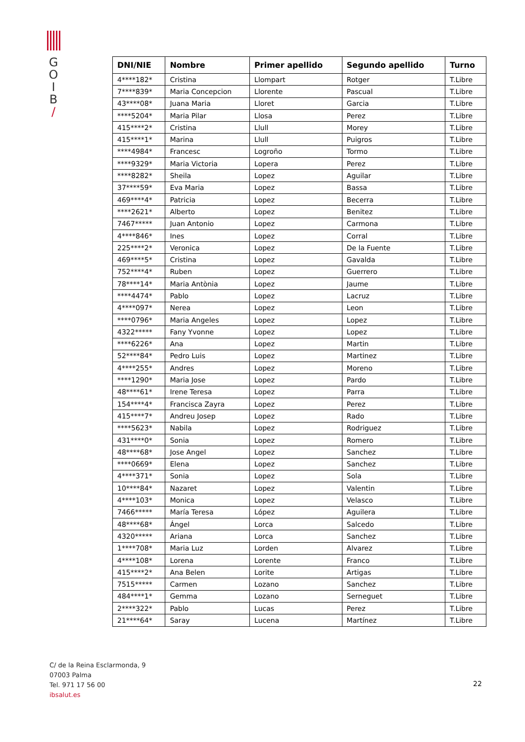G
O
I
B
/
| DNI/NIE | Nombre | Primer apellido | Segundo apellido | Turno |
| --- | --- | --- | --- | --- |
| 4****182* | Cristina | Llompart | Rotger | T.Libre |
| 7****839* | Maria Concepcion | Llorente | Pascual | T.Libre |
| 43****08* | Juana Maria | Lloret | Garcia | T.Libre |
| ****5204* | Maria Pilar | Llosa | Perez | T.Libre |
| 415****2* | Cristina | Llull | Morey | T.Libre |
| 415****1* | Marina | Llull | Puigros | T.Libre |
| ****4984* | Francesc | Logroño | Tormo | T.Libre |
| ****9329* | Maria Victoria | Lopera | Perez | T.Libre |
| ****8282* | Sheila | Lopez | Aguilar | T.Libre |
| 37****59* | Eva Maria | Lopez | Bassa | T.Libre |
| 469****4* | Patricia | Lopez | Becerra | T.Libre |
| ****2621* | Alberto | Lopez | Benitez | T.Libre |
| 7467***** | Juan Antonio | Lopez | Carmona | T.Libre |
| 4****846* | Ines | Lopez | Corral | T.Libre |
| 225****2* | Veronica | Lopez | De la Fuente | T.Libre |
| 469****5* | Cristina | Lopez | Gavalda | T.Libre |
| 752****4* | Ruben | Lopez | Guerrero | T.Libre |
| 78****14* | Maria Antònia | Lopez | Jaume | T.Libre |
| ****4474* | Pablo | Lopez | Lacruz | T.Libre |
| 4****097* | Nerea | Lopez | Leon | T.Libre |
| ****0796* | Maria Angeles | Lopez | Lopez | T.Libre |
| 4322***** | Fany Yvonne | Lopez | Lopez | T.Libre |
| ****6226* | Ana | Lopez | Martin | T.Libre |
| 52****84* | Pedro Luis | Lopez | Martinez | T.Libre |
| 4****255* | Andres | Lopez | Moreno | T.Libre |
| ****1290* | Maria Jose | Lopez | Pardo | T.Libre |
| 48****61* | Irene Teresa | Lopez | Parra | T.Libre |
| 154****4* | Francisca Zayra | Lopez | Perez | T.Libre |
| 415****7* | Andreu Josep | Lopez | Rado | T.Libre |
| ****5623* | Nabila | Lopez | Rodriguez | T.Libre |
| 431****0* | Sonia | Lopez | Romero | T.Libre |
| 48****68* | Jose Angel | Lopez | Sanchez | T.Libre |
| ****0669* | Elena | Lopez | Sanchez | T.Libre |
| 4****371* | Sonia | Lopez | Sola | T.Libre |
| 10****84* | Nazaret | Lopez | Valentin | T.Libre |
| 4****103* | Monica | Lopez | Velasco | T.Libre |
| 7466***** | María Teresa | López | Aguilera | T.Libre |
| 48****68* | Ángel | Lorca | Salcedo | T.Libre |
| 4320***** | Ariana | Lorca | Sanchez | T.Libre |
| 1****708* | Maria Luz | Lorden | Alvarez | T.Libre |
| 4****108* | Lorena | Lorente | Franco | T.Libre |
| 415****2* | Ana Belen | Lorite | Artigas | T.Libre |
| 7515***** | Carmen | Lozano | Sanchez | T.Libre |
| 484****1* | Gemma | Lozano | Serneguet | T.Libre |
| 2****322* | Pablo | Lucas | Perez | T.Libre |
| 21****64* | Saray | Lucena | Martínez | T.Libre |
C/ de la Reina Esclarmonda, 9
07003 Palma
Tel. 971 17 56 00
ibsalut.es
22